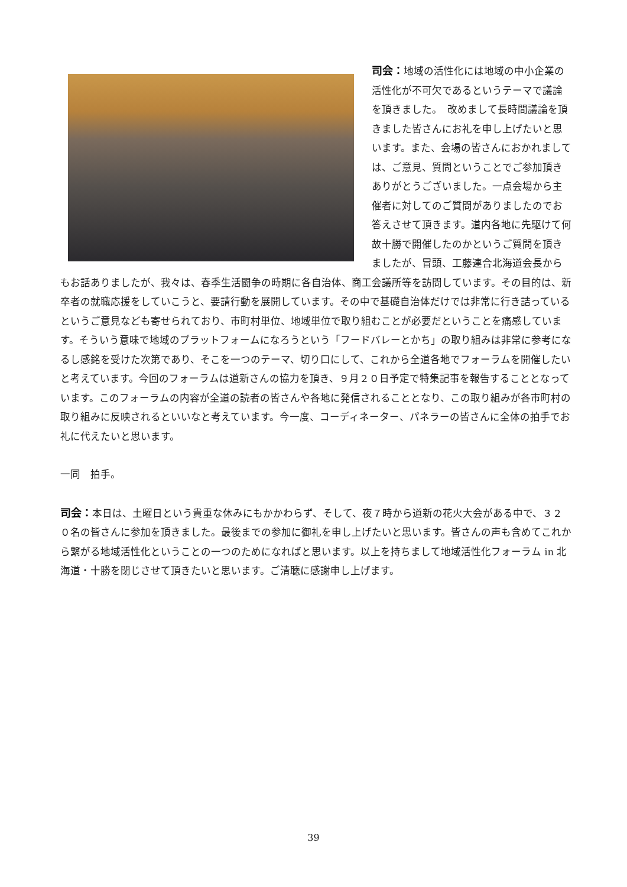司会：地域の活性化には地域の中小企業の活性化が不可欠であるというテーマで議論を頂きました。　改めまして長時間議論を頂きました皆さんにお礼を申し上げたいと思います。また、会場の皆さんにおかれましては、ご意見、質問ということでご参加頂きありがとうございました。一点会場から主催者に対してのご質問がありましたのでお答えさせて頂きます。道内各地に先駆けて何故十勝で開催したのかというご質問を頂きましたが、冒頭、工藤連合北海道会長からもお話ありましたが、我々は、春季生活闘争の時期に各自治体、商工会議所等を訪問しています。その目的は、新卒者の就職応援をしていこうと、要請行動を展開しています。その中で基礎自治体だけでは非常に行き詰っているというご意見なども寄せられており、市町村単位、地域単位で取り組むことが必要だということを痛感しています。そういう意味で地域のプラットフォームになろうという「フードバレーとかち」の取り組みは非常に参考になるし感銘を受けた次第であり、そこを一つのテーマ、切り口にして、これから全道各地でフォーラムを開催したいと考えています。今回のフォーラムは道新さんの協力を頂き、９月２０日予定で特集記事を報告することとなっています。このフォーラムの内容が全道の読者の皆さんや各地に発信されることとなり、この取り組みが各市町村の取り組みに反映されるといいなと考えています。今一度、コーディネーター、パネラーの皆さんに全体の拍手でお礼に代えたいと思います。
一同　拍手。
司会：本日は、土曜日という貴重な休みにもかかわらず、そして、夜７時から道新の花火大会がある中で、３２０名の皆さんに参加を頂きました。最後までの参加に御礼を申し上げたいと思います。皆さんの声も含めてこれから繋がる地域活性化ということの一つのためになればと思います。以上を持ちまして地域活性化フォーラム in 北海道・十勝を閉じさせて頂きたいと思います。ご清聴に感謝申し上げます。
39